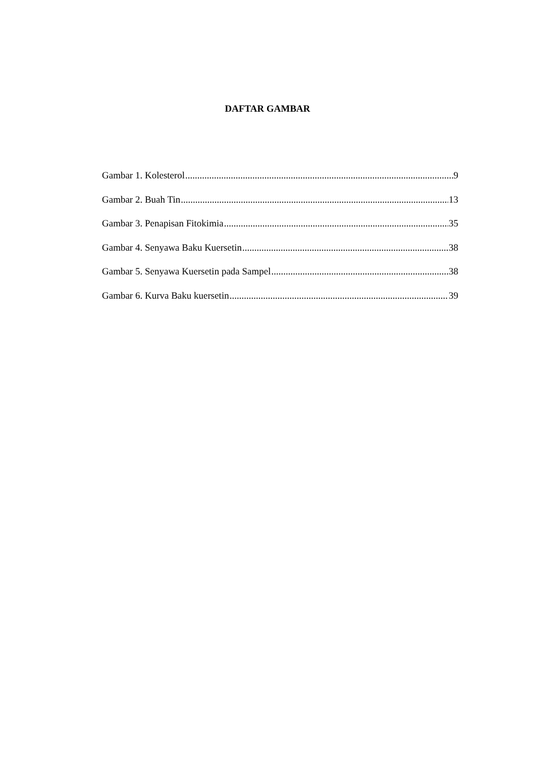DAFTAR GAMBAR
Gambar 1. Kolesterol 9
Gambar 2. Buah Tin 13
Gambar 3. Penapisan Fitokimia 35
Gambar 4. Senyawa Baku Kuersetin 38
Gambar 5. Senyawa Kuersetin pada Sampel 38
Gambar 6. Kurva Baku kuersetin 39